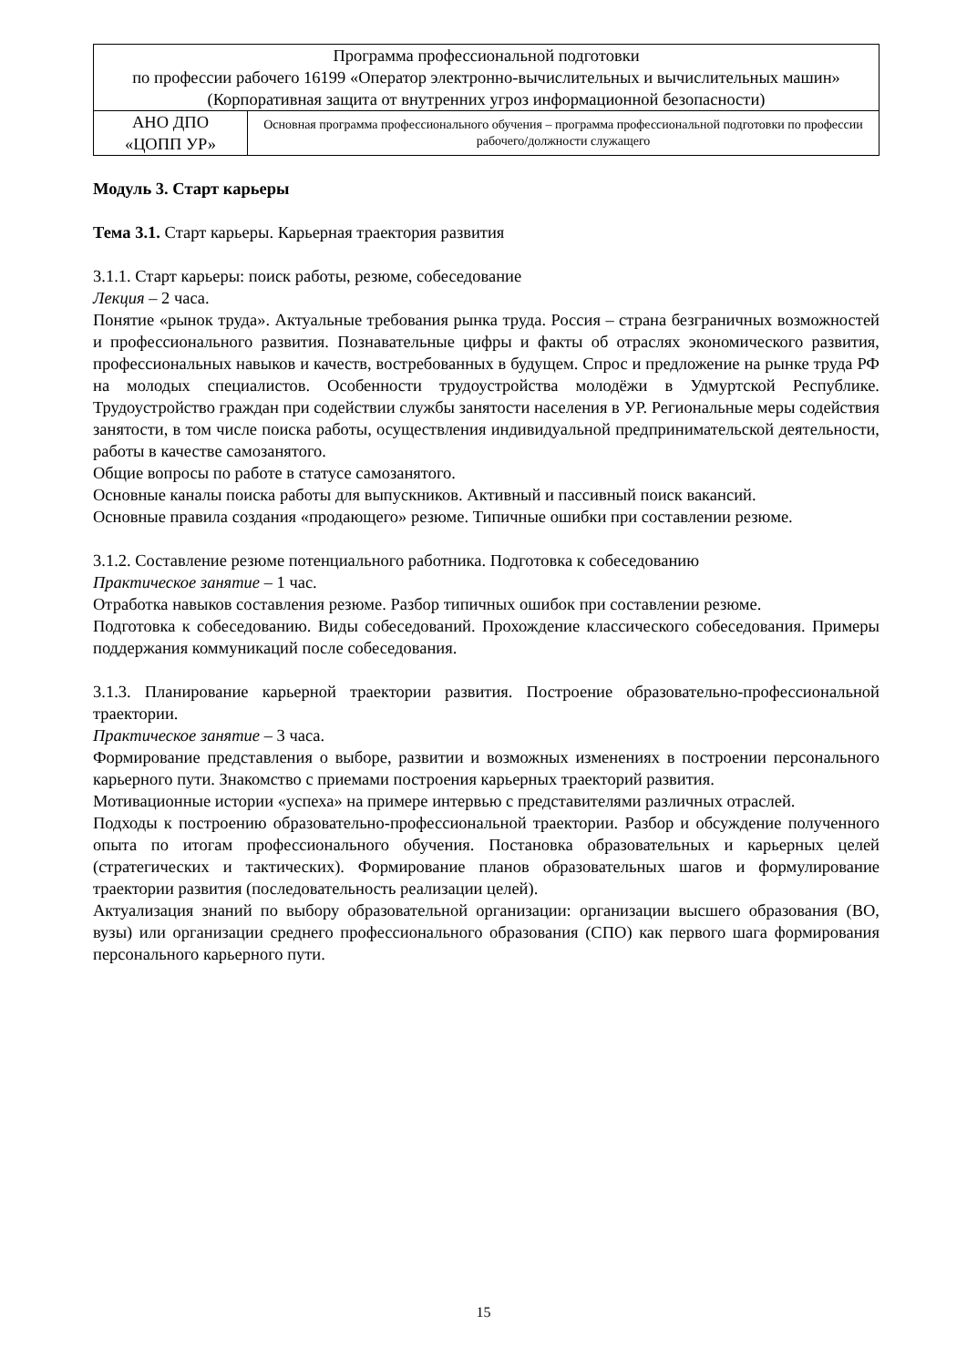| Программа профессиональной подготовки по профессии рабочего 16199 «Оператор электронно-вычислительных и вычислительных машин» (Корпоративная защита от внутренних угроз информационной безопасности) | |
| АНО ДПО «ЦОПП УР» | Основная программа профессионального обучения – программа профессиональной подготовки по профессии рабочего/должности служащего |
Модуль 3. Старт карьеры
Тема 3.1. Старт карьеры. Карьерная траектория развития
3.1.1. Старт карьеры: поиск работы, резюме, собеседование
Лекция – 2 часа.
Понятие «рынок труда». Актуальные требования рынка труда. Россия – страна безграничных возможностей и профессионального развития. Познавательные цифры и факты об отраслях экономического развития, профессиональных навыков и качеств, востребованных в будущем. Спрос и предложение на рынке труда РФ на молодых специалистов. Особенности трудоустройства молодёжи в Удмуртской Республике. Трудоустройство граждан при содействии службы занятости населения в УР. Региональные меры содействия занятости, в том числе поиска работы, осуществления индивидуальной предпринимательской деятельности, работы в качестве самозанятого.
Общие вопросы по работе в статусе самозанятого.
Основные каналы поиска работы для выпускников. Активный и пассивный поиск вакансий.
Основные правила создания «продающего» резюме. Типичные ошибки при составлении резюме.
3.1.2. Составление резюме потенциального работника. Подготовка к собеседованию
Практическое занятие – 1 час.
Отработка навыков составления резюме. Разбор типичных ошибок при составлении резюме.
Подготовка к собеседованию. Виды собеседований. Прохождение классического собеседования. Примеры поддержания коммуникаций после собеседования.
3.1.3. Планирование карьерной траектории развития. Построение образовательно-профессиональной траектории.
Практическое занятие – 3 часа.
Формирование представления о выборе, развитии и возможных изменениях в построении персонального карьерного пути. Знакомство с приемами построения карьерных траекторий развития.
Мотивационные истории «успеха» на примере интервью с представителями различных отраслей.
Подходы к построению образовательно-профессиональной траектории. Разбор и обсуждение полученного опыта по итогам профессионального обучения. Постановка образовательных и карьерных целей (стратегических и тактических). Формирование планов образовательных шагов и формулирование траектории развития (последовательность реализации целей).
Актуализация знаний по выбору образовательной организации: организации высшего образования (ВО, вузы) или организации среднего профессионального образования (СПО) как первого шага формирования персонального карьерного пути.
15